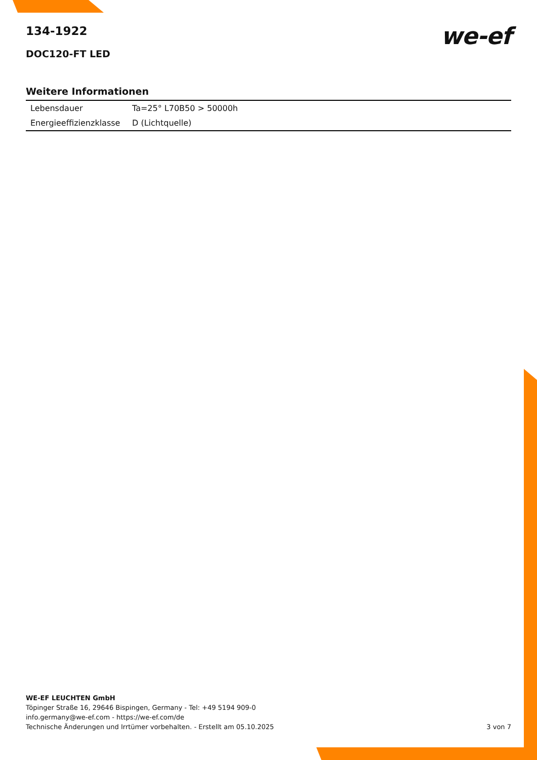we-ef
134-1922
DOC120-FT LED
Weitere Informationen
| Lebensdauer | Ta=25° L70B50 > 50000h |
| Energieeffizienzklasse | D (Lichtquelle) |
WE-EF LEUCHTEN GmbH
Töpinger Straße 16, 29646 Bispingen, Germany - Tel: +49 5194 909-0
info.germany@we-ef.com - https://we-ef.com/de
Technische Änderungen und Irrtümer vorbehalten. - Erstellt am 05.10.2025 3 von 7